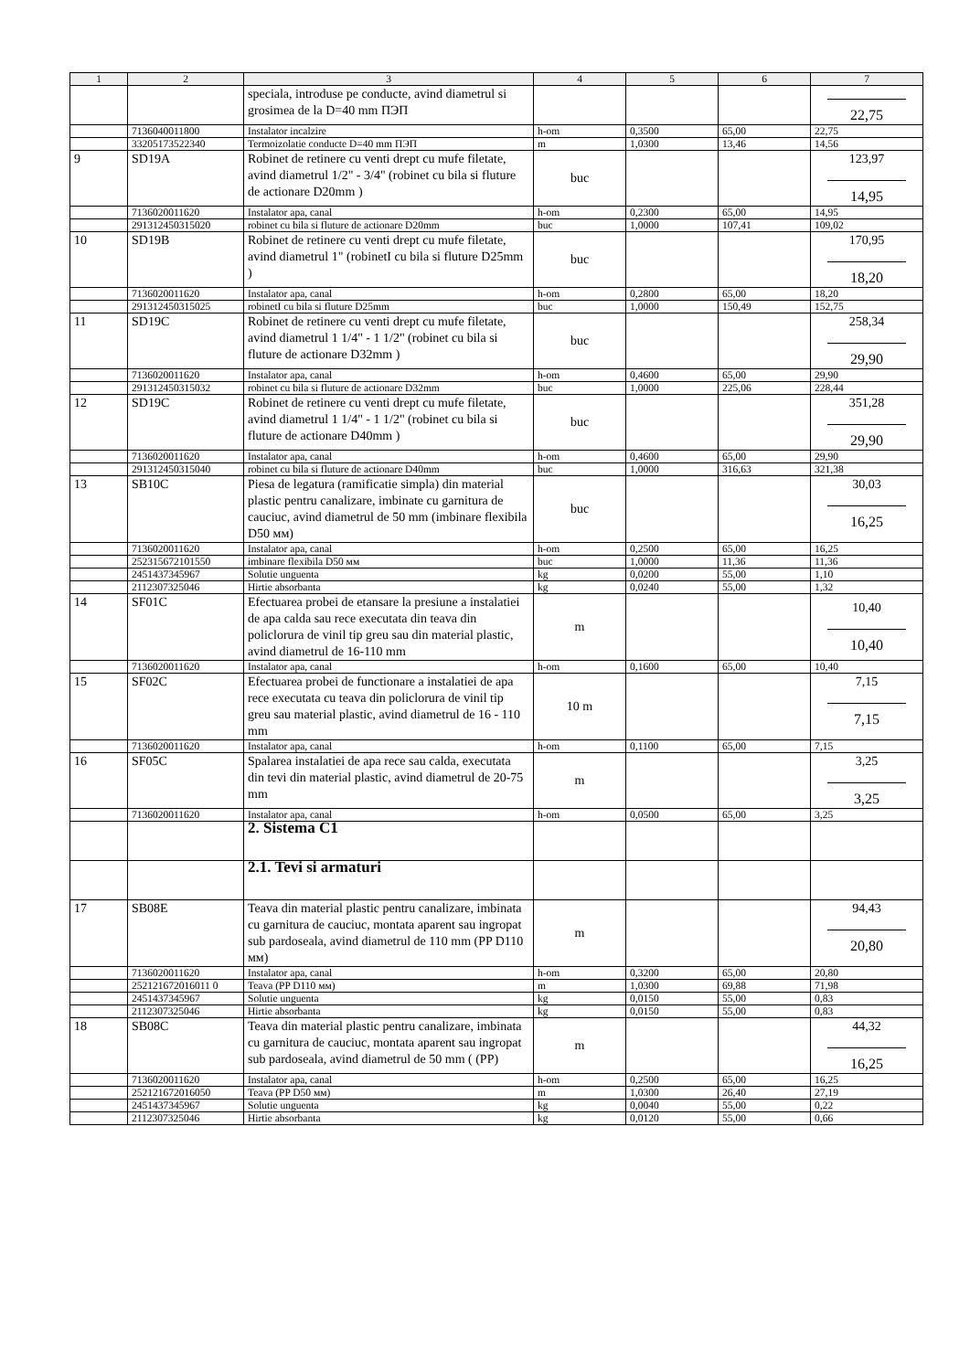| 1 | 2 | 3 | 4 | 5 | 6 | 7 |
| --- | --- | --- | --- | --- | --- | --- |
| | | speciala, introduse pe conducte, avind diametrul si grosimea de la D=40 mm ПЭП | | | | 22,75 |
| | 7136040011800 | Instalator incalzire | h-om | 0,3500 | 65,00 | 22,75 |
| | 33205173522340 | Termoizolatie conducte D=40 mm ПЭП | m | 1,0300 | 13,46 | 14,56 |
| 9 | SD19A | Robinet de retinere cu venti drept cu mufe filetate, avind diametrul 1/2" - 3/4" (robinet cu bila si fluture de actionare D20mm ) | buc | | | 123,97 14,95 |
| | 7136020011620 | Instalator apa, canal | h-om | 0,2300 | 65,00 | 14,95 |
| | 291312450315020 | robinet cu bila si fluture de actionare D20mm | buc | 1,0000 | 107,41 | 109,02 |
| 10 | SD19B | Robinet de retinere cu venti drept cu mufe filetate, avind diametrul 1" (robinetI cu bila si fluture D25mm ) | buc | | | 170,95 18,20 |
| | 7136020011620 | Instalator apa, canal | h-om | 0,2800 | 65,00 | 18,20 |
| | 291312450315025 | robinetI cu bila si fluture D25mm | buc | 1,0000 | 150,49 | 152,75 |
| 11 | SD19C | Robinet de retinere cu venti drept cu mufe filetate, avind diametrul 1 1/4" - 1 1/2" (robinet cu bila si fluture de actionare D32mm ) | buc | | | 258,34 29,90 |
| | 7136020011620 | Instalator apa, canal | h-om | 0,4600 | 65,00 | 29,90 |
| | 291312450315032 | robinet cu bila si fluture de actionare D32mm | buc | 1,0000 | 225,06 | 228,44 |
| 12 | SD19C | Robinet de retinere cu venti drept cu mufe filetate, avind diametrul 1 1/4" - 1 1/2" (robinet cu bila si fluture de actionare D40mm ) | buc | | | 351,28 29,90 |
| | 7136020011620 | Instalator apa, canal | h-om | 0,4600 | 65,00 | 29,90 |
| | 291312450315040 | robinet cu bila si fluture de actionare D40mm | buc | 1,0000 | 316,63 | 321,38 |
| 13 | SB10C | Piesa de legatura (ramificatie simpla) din material plastic pentru canalizare, imbinate cu garnitura de cauciuc, avind diametrul de 50 mm (imbinare flexibila D50 мм) | buc | | | 30,03 16,25 |
| | 7136020011620 | Instalator apa, canal | h-om | 0,2500 | 65,00 | 16,25 |
| | 252315672101550 | imbinare flexibila D50 мм | buc | 1,0000 | 11,36 | 11,36 |
| | 2451437345967 | Solutie unguenta | kg | 0,0200 | 55,00 | 1,10 |
| | 2112307325046 | Hirtie absorbanta | kg | 0,0240 | 55,00 | 1,32 |
| 14 | SF01C | Efectuarea probei de etansare la presiune a instalatiei de apa calda sau rece executata din teava din policlorura de vinil tip greu sau din material plastic, avind diametrul de 16-110 mm | m | | | 10,40 10,40 |
| | 7136020011620 | Instalator apa, canal | h-om | 0,1600 | 65,00 | 10,40 |
| 15 | SF02C | Efectuarea probei de functionare a instalatiei de apa rece executata cu teava din policlorura de vinil tip greu sau material plastic, avind diametrul de 16 - 110 mm | 10 m | | | 7,15 7,15 |
| | 7136020011620 | Instalator apa, canal | h-om | 0,1100 | 65,00 | 7,15 |
| 16 | SF05C | Spalarea instalatiei de apa rece sau calda, executata din tevi din material plastic, avind diametrul de 20-75 mm | m | | | 3,25 3,25 |
| | 7136020011620 | Instalator apa, canal | h-om | 0,0500 | 65,00 | 3,25 |
| | | 2. Sistema C1 | | | | |
| | | 2.1. Tevi si armaturi | | | | |
| 17 | SB08E | Teava din material plastic pentru canalizare, imbinata cu garnitura de cauciuc, montata aparent sau ingropat sub pardoseala, avind diametrul de 110 mm (PP D110 мм) | m | | | 94,43 20,80 |
| | 7136020011620 | Instalator apa, canal | h-om | 0,3200 | 65,00 | 20,80 |
| | 252121672016011 0 | Teava (PP D110 мм) | m | 1,0300 | 69,88 | 71,98 |
| | 2451437345967 | Solutie unguenta | kg | 0,0150 | 55,00 | 0,83 |
| | 2112307325046 | Hirtie absorbanta | kg | 0,0150 | 55,00 | 0,83 |
| 18 | SB08C | Teava din material plastic pentru canalizare, imbinata cu garnitura de cauciuc, montata aparent sau ingropat sub pardoseala, avind diametrul de 50 mm ( (PP) | m | | | 44,32 16,25 |
| | 7136020011620 | Instalator apa, canal | h-om | 0,2500 | 65,00 | 16,25 |
| | 252121672016050 | Teava (PP D50 мм) | m | 1,0300 | 26,40 | 27,19 |
| | 2451437345967 | Solutie unguenta | kg | 0,0040 | 55,00 | 0,22 |
| | 2112307325046 | Hirtie absorbanta | kg | 0,0120 | 55,00 | 0,66 |